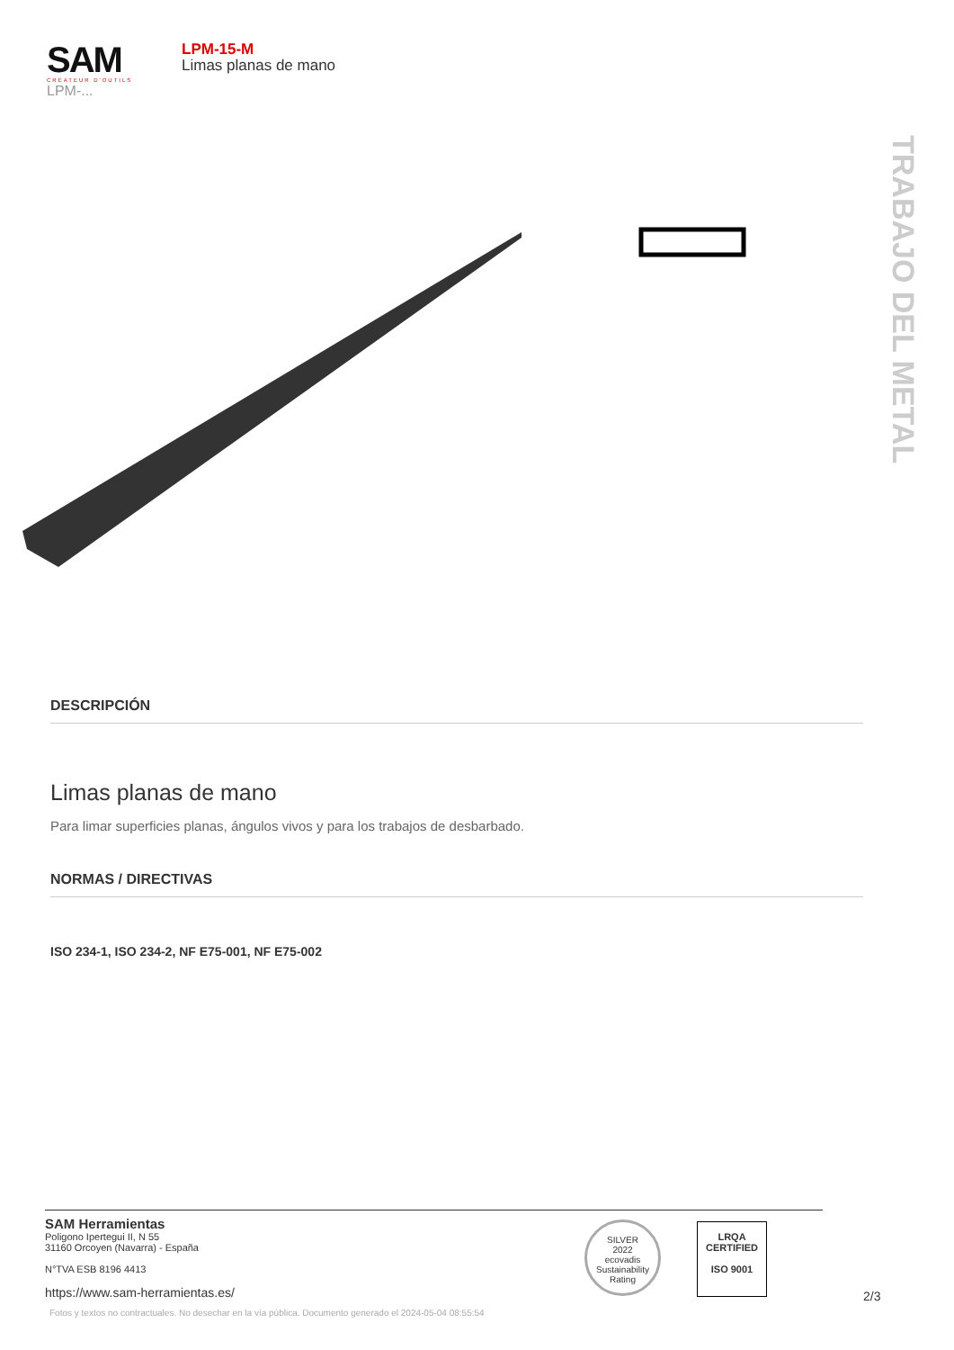SAM
CRÉATEUR D'OUTILS
LPM-...
LPM-15-M
Limas planas de mano
TRABAJO DEL METAL
DESCRIPCIÓN
Limas planas de mano
Para limar superficies planas, ángulos vivos y para los trabajos de desbarbado.
NORMAS / DIRECTIVAS
ISO 234-1, ISO 234-2, NF E75-001, NF E75-002
SAM Herramientas
Poligono Ipertegui II, N 55
31160 Orcoyen (Navarra) - España
N°TVA ESB 8196 4413
https://www.sam-herramientas.es/
SILVER
2022
ecovadis
Sustainability Rating
LRQA
CERTIFIED
ISO 9001
2/3
Fotos y textos no contractuales. No desechar en la vía pública. Documento generado el 2024-05-04 08:55:54